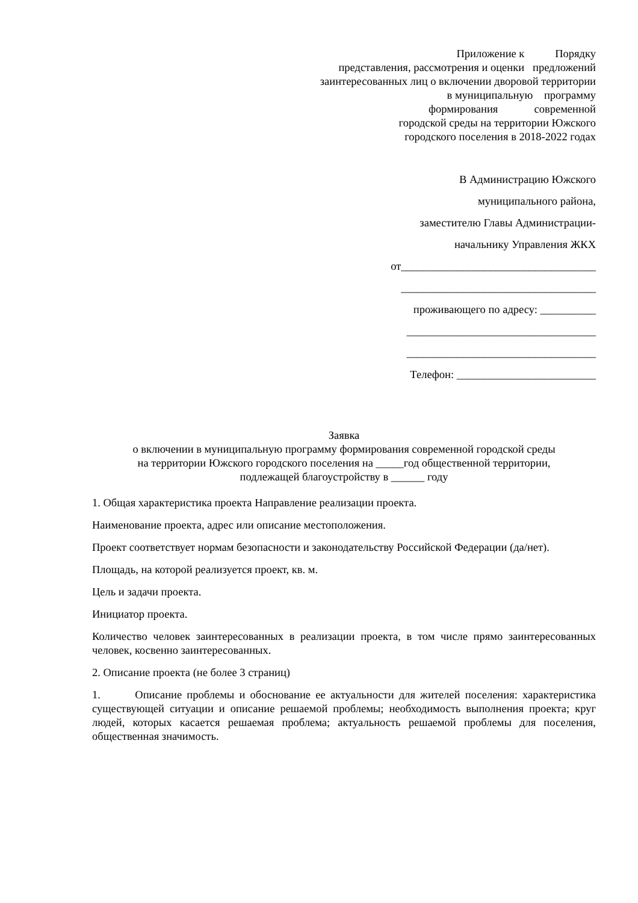Приложение к Порядку
представления, рассмотрения и оценки предложений
заинтересованных лиц о включении дворовой территории
в муниципальную программу
формирования современной
городской среды на территории Южского
городского поселения в 2018-2022 годах
В Администрацию Южского
муниципального района,
заместителю Главы Администрации-
начальнику Управления ЖКХ
от___________________________________
___________________________________
проживающего по адресу: __________
__________________________________
__________________________________
Телефон: _________________________
Заявка
о включении в муниципальную программу формирования современной городской среды
на территории Южского городского поселения на _____год общественной территории,
подлежащей благоустройству в ______ году
1. Общая характеристика проекта Направление реализации проекта.
Наименование проекта, адрес или описание местоположения.
Проект соответствует нормам безопасности и законодательству Российской Федерации (да/нет).
Площадь, на которой реализуется проект, кв. м.
Цель и задачи проекта.
Инициатор проекта.
Количество человек заинтересованных в реализации проекта, в том числе прямо заинтересованных человек, косвенно заинтересованных.
2. Описание проекта (не более 3 страниц)
1. Описание проблемы и обоснование ее актуальности для жителей поселения: характеристика существующей ситуации и описание решаемой проблемы; необходимость выполнения проекта; круг людей, которых касается решаемая проблема; актуальность решаемой проблемы для поселения, общественная значимость.